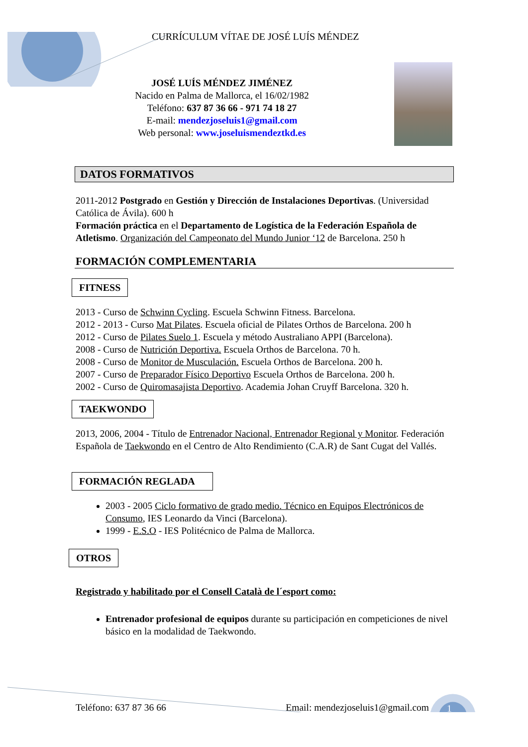CURRÍCULUM VÍTAE DE JOSÉ LUÍS MÉNDEZ
JOSÉ LUÍS MÉNDEZ JIMÉNEZ
Nacido en Palma de Mallorca, el 16/02/1982
Teléfono: 637 87 36 66 - 971 74 18 27
E-mail: mendezjoseluis1@gmail.com
Web personal: www.joseluismendeztkd.es
DATOS FORMATIVOS
2011-2012 Postgrado en Gestión y Dirección de Instalaciones Deportivas. (Universidad Católica de Ávila). 600 h
Formación práctica en el Departamento de Logística de la Federación Española de Atletismo. Organización del Campeonato del Mundo Junior ‘12 de Barcelona. 250 h
FORMACIÓN COMPLEMENTARIA
FITNESS
2013 - Curso de Schwinn Cycling. Escuela Schwinn Fitness. Barcelona.
2012 - 2013 - Curso Mat Pilates. Escuela oficial de Pilates Orthos de Barcelona. 200 h
2012 - Curso de Pilates Suelo 1. Escuela y método Australiano APPI (Barcelona).
2008 - Curso de Nutrición Deportiva. Escuela Orthos de Barcelona. 70 h.
2008 - Curso de Monitor de Musculación. Escuela Orthos de Barcelona. 200 h.
2007 - Curso de Preparador Físico Deportivo Escuela Orthos de Barcelona. 200 h.
2002 - Curso de Quiromasajista Deportivo. Academia Johan Cruyff Barcelona. 320 h.
TAEKWONDO
2013, 2006, 2004 - Título de Entrenador Nacional, Entrenador Regional y Monitor. Federación Española de Taekwondo en el Centro de Alto Rendimiento (C.A.R) de Sant Cugat del Vallés.
FORMACIÓN REGLADA
2003 - 2005 Ciclo formativo de grado medio. Técnico en Equipos Electrónicos de Consumo, IES Leonardo da Vinci (Barcelona).
1999 - E.S.O - IES Politécnico de Palma de Mallorca.
OTROS
Registrado y habilitado por el Consell Català de l´esport como:
Entrenador profesional de equipos durante su participación en competiciones de nivel básico en la modalidad de Taekwondo.
Teléfono: 637 87 36 66 Email: mendezjoseluis1@gmail.com 1